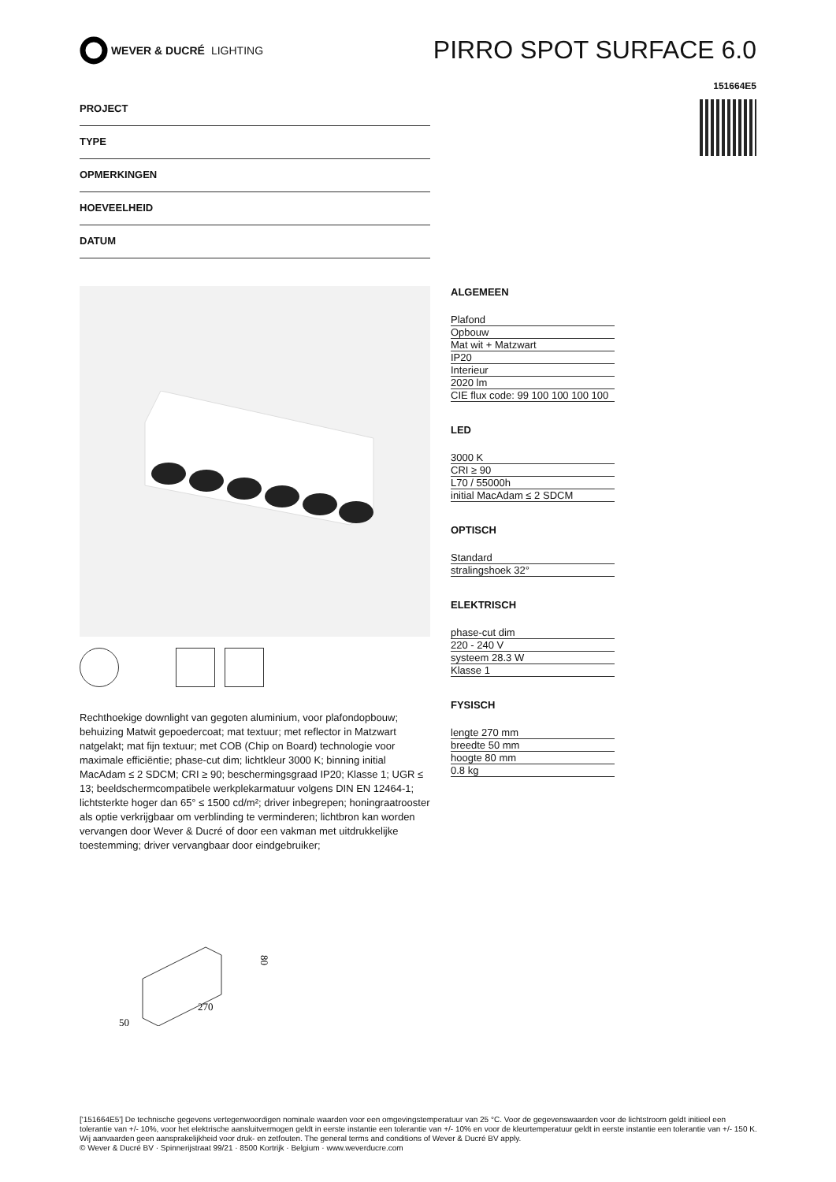WEVER & DUCRÉ LIGHTING
PIRRO SPOT SURFACE 6.0
151664E5
PROJECT
TYPE
OPMERKINGEN
HOEVEELHEID
DATUM
Rechthoekige downlight van gegoten aluminium, voor plafondopbouw; behuizing Matwit gepoedercoat; mat textuur; met reflector in Matzwart natgelakt; mat fijn textuur; met COB (Chip on Board) technologie voor maximale efficiëntie; phase-cut dim; lichtkleur 3000 K; binning initial MacAdam ≤ 2 SDCM; CRI ≥ 90; beschermingsgraad IP20; Klasse 1; UGR ≤ 13; beeldschermcompatibele werkplekarmatuur volgens DIN EN 12464-1; lichtsterkte hoger dan 65° ≤ 1500 cd/m²; driver inbegrepen; honingraatrooster als optie verkrijgbaar om verblinding te verminderen; lichtbron kan worden vervangen door Wever & Ducré of door een vakman met uitdrukkelijke toestemming; driver vervangbaar door eindgebruiker;
80
270
50
ALGEMEEN
| Plafond |
| Opbouw |
| Mat wit + Matzwart |
| IP20 |
| Interieur |
| 2020 lm |
| CIE flux code: 99 100 100 100 100 |
LED
| 3000 K |
| CRI ≥ 90 |
| L70 / 55000h |
| initial MacAdam ≤ 2 SDCM |
OPTISCH
| Standard |
| stralingshoek 32° |
ELEKTRISCH
| phase-cut dim |
| 220 - 240 V |
| systeem 28.3 W |
| Klasse 1 |
FYSISCH
| lengte 270 mm |
| breedte 50 mm |
| hoogte 80 mm |
| 0.8 kg |
['151664E5'] De technische gegevens vertegenwoordigen nominale waarden voor een omgevingstemperatuur van 25 °C. Voor de gegevenswaarden voor de lichtstroom geldt initieel een tolerantie van +/- 10%, voor het elektrische aansluitvermogen geldt in eerste instantie een tolerantie van +/- 10% en voor de kleurtemperatuur geldt in eerste instantie een tolerantie van +/- 150 K. Wij aanvaarden geen aansprakelijkheid voor druk- en zetfouten. The general terms and conditions of Wever & Ducré BV apply.
© Wever & Ducré BV · Spinnerijstraat 99/21 · 8500 Kortrijk · Belgium · www.weverducre.com